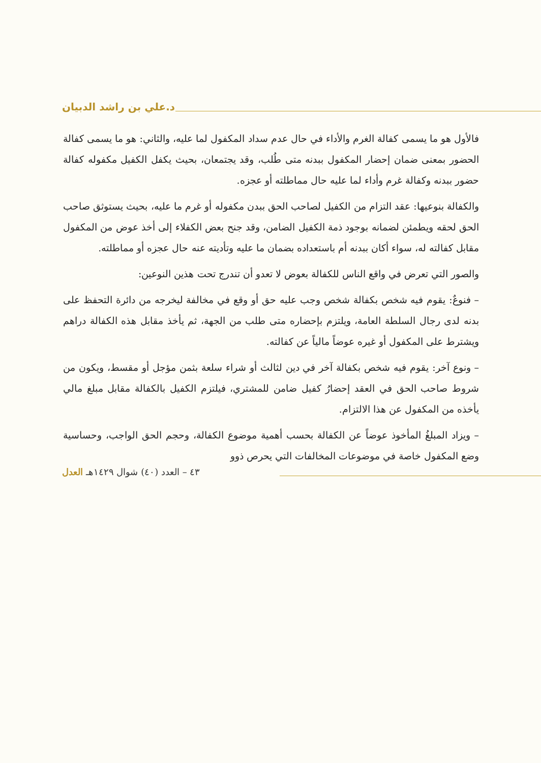د.علي بن راشد الدبيان
فالأول هو ما يسمى كفالة الغرم والأداء في حال عدم سداد المكفول لما عليه، والثاني: هو ما يسمى كفالة الحضور بمعنى ضمان إحضار المكفول ببدنه متى طُلب، وقد يجتمعان، بحيث يكفل الكفيل مكفوله كفالة حضور ببدنه وكفالة غرم وأداء لما عليه حال مماطلته أو عجزه.
والكفالة بنوعيها: عقد التزام من الكفيل لصاحب الحق ببدن مكفوله أو غرم ما عليه، بحيث يستوثق صاحب الحق لحقه ويطمئن لضمانه بوجود ذمة الكفيل الضامن، وقد جنح بعض الكفلاء إلى أخذ عوض من المكفول مقابل كفالته له، سواء أكان ببدنه أم باستعداده بضمان ما عليه وتأديته عنه حال عجزه أو مماطلته.
والصور التي تعرض في واقع الناس للكفالة بعوض لا تعدو أن تندرج تحت هذين النوعين:
– فنوعٌ: يقوم فيه شخص بكفالة شخص وجب عليه حق أو وقع في مخالفة ليخرجه من دائرة التحفظ على بدنه لدى رجال السلطة العامة، ويلتزم بإحضاره متى طلب من الجهة، ثم يأخذ مقابل هذه الكفالة دراهم ويشترط على المكفول أو غيره عوضاً مالياً عن كفالته.
– ونوع آخر: يقوم فيه شخص بكفالة آخر في دين لثالث أو شراء سلعة بثمن مؤجل أو مقسط، ويكون من شروط صاحب الحق في العقد إحضارُ كفيل ضامن للمشتري، فيلتزم الكفيل بالكفالة مقابل مبلغ مالي يأخذه من المكفول عن هذا الالتزام.
– ويزاد المبلغُ المأخوذ عوضاً عن الكفالة بحسب أهمية موضوع الكفالة، وحجم الحق الواجب، وحساسية وضع المكفول خاصة في موضوعات المخالفات التي يحرص ذوو
٤٣ – العدد (٤٠) شوال ١٤٢٩هـ العدل